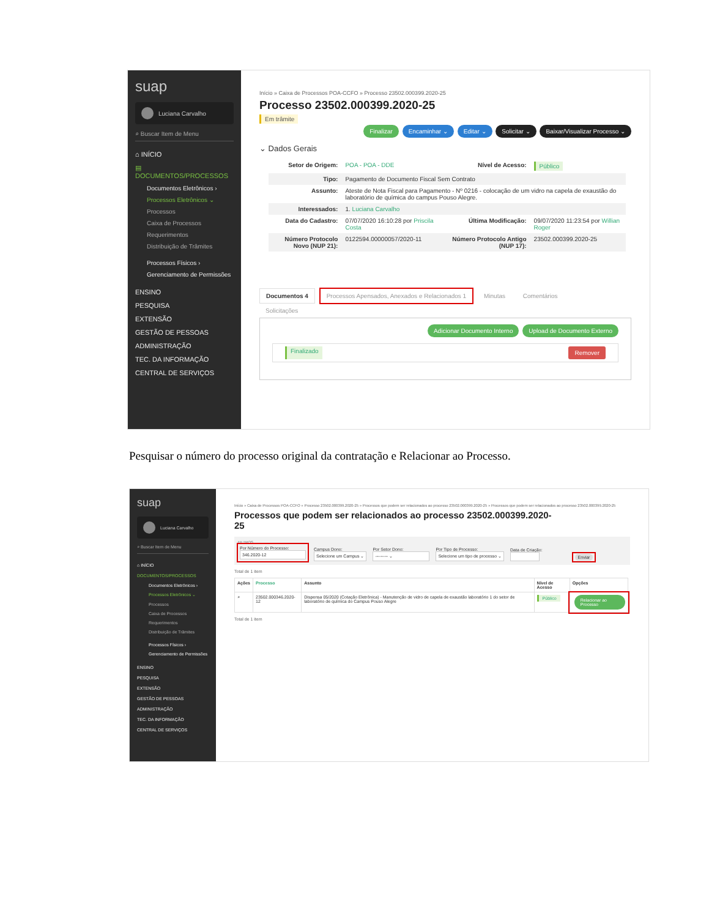suap
Luciana Carvalho
⌕ Buscar Item de Menu
⌂ INÍCIO
▤ DOCUMENTOS/PROCESSOS
Documentos Eletrônicos ›
Processos Eletrônicos ⌄
Processos
Caixa de Processos
Requerimentos
Distribuição de Trâmites
Processos Físicos ›
Gerenciamento de Permissões
ENSINO
PESQUISA
EXTENSÃO
GESTÃO DE PESSOAS
ADMINISTRAÇÃO
TEC. DA INFORMAÇÃO
CENTRAL DE SERVIÇOS
Início » Caixa de Processos POA-CCFO » Processo 23502.000399.2020-25
Processo 23502.000399.2020-25
Em trâmite
Finalizar Encaminhar ⌄ Editar ⌄ Solicitar ⌄ Baixar/Visualizar Processo ⌄
⌄ Dados Gerais
| Setor de Origem: | POA - POA - DDE | Nível de Acesso: | Público |
| Tipo: | Pagamento de Documento Fiscal Sem Contrato | | |
| Assunto: | Ateste de Nota Fiscal para Pagamento - Nº 0216 - colocação de um vidro na capela de exaustão do laboratório de química do campus Pouso Alegre. | | |
| Interessados: | 1. Luciana Carvalho | | |
| Data do Cadastro: | 07/07/2020 16:10:28 por Priscila Costa | Última Modificação: | 09/07/2020 11:23:54 por Willian Roger |
| Número Protocolo Novo (NUP 21): | 0122594.00000057/2020-11 | Número Protocolo Antigo (NUP 17): | 23502.000399.2020-25 |
Documentos 4 Processos Apensados, Anexados e Relacionados 1 Minutas Comentários
Solicitações
Adicionar Documento Interno Upload de Documento Externo
Finalizado Remover
Pesquisar o número do processo original da contratação e Relacionar ao Processo.
suap
Luciana Carvalho
⌕ Buscar Item de Menu
⌂ INÍCIO
DOCUMENTOS/PROCESSOS
Documentos Eletrônicos ›
Processos Eletrônicos ⌄
Processos
Caixa de Processos
Requerimentos
Distribuição de Trâmites
Processos Físicos ›
Gerenciamento de Permissões
ENSINO
PESQUISA
EXTENSÃO
GESTÃO DE PESSOAS
ADMINISTRAÇÃO
TEC. DA INFORMAÇÃO
CENTRAL DE SERVIÇOS
Início » Caixa de Processos POA-CCFO » Processo 23502.000399.2020-25 » Processos que podem ser relacionados ao processo 23502.000399.2020-25 » Processos que podem ser relacionados ao processo 23502.000399.2020-25
Processos que podem ser relacionados ao processo 23502.000399.2020-25
FILTROS
Por Número do Processo:
346.2020-12
Campus Dono:
Selecione um Campus ⌄
Por Setor Dono:
--------- ⌄
Por Tipo de Processo:
Selecione um tipo de processo ⌄
Data de Criação:
Enviar
Total de 1 item
| Ações | Processo | Assunto | Nível de Acesso | Opções |
| --- | --- | --- | --- | --- |
| ⌕ | 23502.000346.2020-12 | Dispensa 05/2020 (Cotação Eletrônica) - Manutenção de vidro de capela de exaustão laboratório 1 do setor de laboratório de química do Campus Pouso Alegre | Público | Relacionar ao Processo |
Total de 1 item